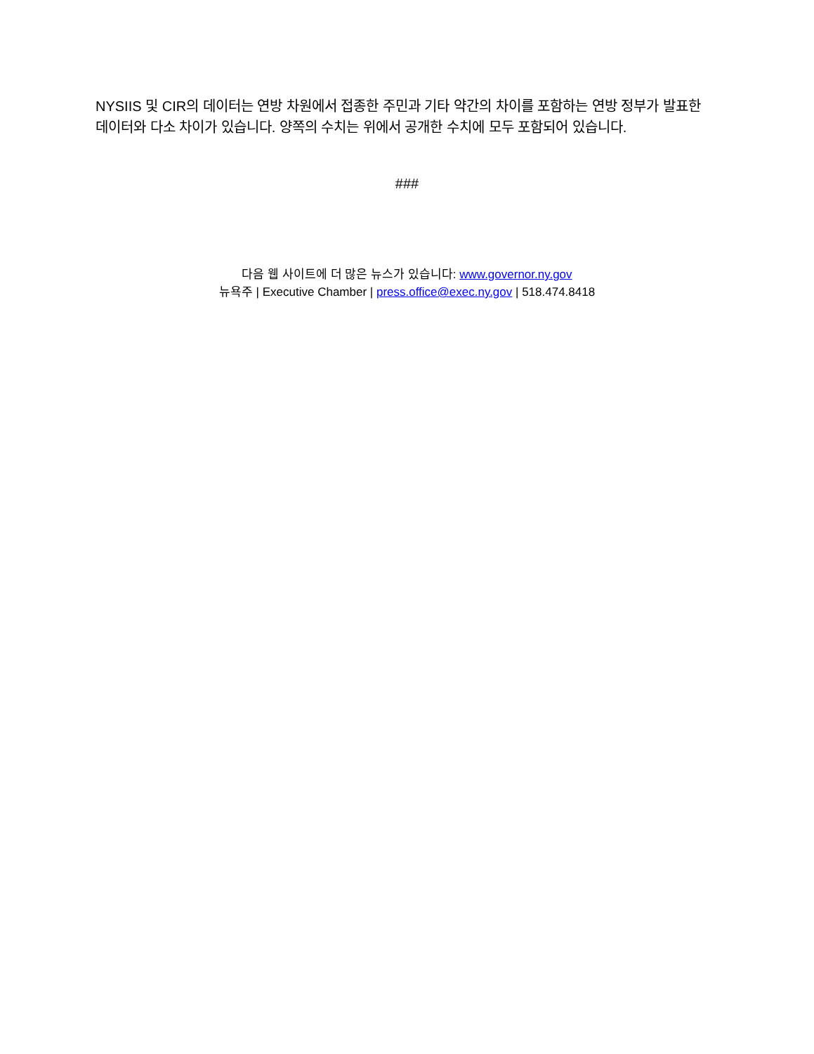NYSIIS 및 CIR의 데이터는 연방 차원에서 접종한 주민과 기타 약간의 차이를 포함하는 연방 정부가 발표한 데이터와 다소 차이가 있습니다. 양쪽의 수치는 위에서 공개한 수치에 모두 포함되어 있습니다.
###
다음 웹 사이트에 더 많은 뉴스가 있습니다: www.governor.ny.gov
뉴욕주 | Executive Chamber | press.office@exec.ny.gov | 518.474.8418